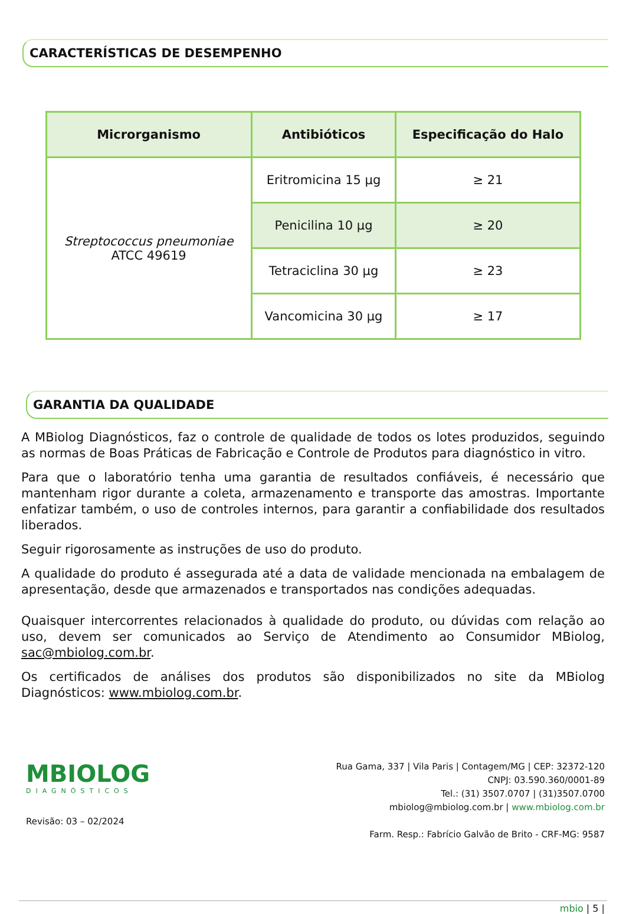CARACTERÍSTICAS DE DESEMPENHO
| Microrganismo | Antibióticos | Especificação do Halo |
| --- | --- | --- |
| Streptococcus pneumoniae ATCC 49619 | Eritromicina 15 µg | ≥ 21 |
| | Penicilina 10 µg | ≥ 20 |
| | Tetraciclina 30 µg | ≥ 23 |
| | Vancomicina 30 µg | ≥ 17 |
GARANTIA DA QUALIDADE
A MBiolog Diagnósticos, faz o controle de qualidade de todos os lotes produzidos, seguindo as normas de Boas Práticas de Fabricação e Controle de Produtos para diagnóstico in vitro.
Para que o laboratório tenha uma garantia de resultados confiáveis, é necessário que mantenham rigor durante a coleta, armazenamento e transporte das amostras. Importante enfatizar também, o uso de controles internos, para garantir a confiabilidade dos resultados liberados.
Seguir rigorosamente as instruções de uso do produto.
A qualidade do produto é assegurada até a data de validade mencionada na embalagem de apresentação, desde que armazenados e transportados nas condições adequadas.
Quaisquer intercorrentes relacionados à qualidade do produto, ou dúvidas com relação ao uso, devem ser comunicados ao Serviço de Atendimento ao Consumidor MBiolog, sac@mbiolog.com.br.
Os certificados de análises dos produtos são disponibilizados no site da MBiolog Diagnósticos: www.mbiolog.com.br.
MBIOLOG
DIAGNÓSTICOS
Revisão: 03 – 02/2024
Rua Gama, 337 | Vila Paris | Contagem/MG | CEP: 32372-120
CNPJ: 03.590.360/0001-89
Tel.: (31) 3507.0707 | (31)3507.0700
mbiolog@mbiolog.com.br | www.mbiolog.com.br
Farm. Resp.: Fabrício Galvão de Brito - CRF-MG: 9587
mbio | 5 |